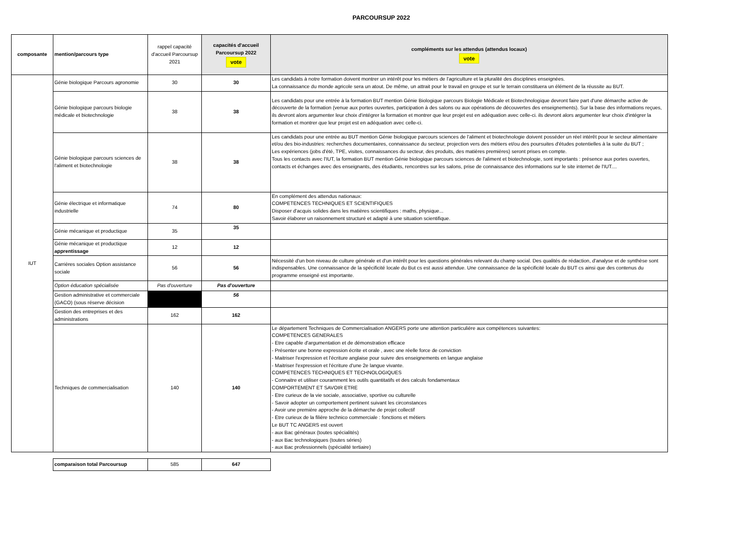PARCOURSUP 2022
| composante | mention/parcours type | rappel capacité d'accueil Parcoursup 2021 | capacités d'accueil Parcoursup 2022 vote | compléments sur les attendus (attendus locaux) vote |
| --- | --- | --- | --- | --- |
| IUT | Génie biologique Parcours agronomie | 30 | 30 | Les candidats à notre formation doivent montrer un intérêt pour les métiers de l'agriculture et la pluralité des disciplines enseignées. La connaissance du monde agricole sera un atout. De même, un attrait pour le travail en groupe et sur le terrain constituera un élément de la réussite au BUT. |
| | Génie biologique parcours biologie médicale et biotechnologie | 38 | 38 | Les candidats pour une entrée à la formation BUT mention Génie Biologique parcours Biologie Médicale et Biotechnologique devront faire part d'une démarche active de découverte de la formation (venue aux portes ouvertes, participation à des salons ou aux opérations de découvertes des enseignements). Sur la base des informations reçues, ils devront alors argumenter leur choix d'intégrer la formation et montrer que leur projet est en adéquation avec celle-ci. ils devront alors argumenter leur choix d'intégrer la formation et montrer que leur projet est en adéquation avec celle-ci. |
| | Génie biologique parcours sciences de l'aliment et biotechnologie | 38 | 38 | Les candidats pour une entrée au BUT mention Génie biologique parcours sciences de l'aliment et biotechnologie doivent posséder un réel intérêt pour le secteur alimentaire et/ou des bio-industries: recherches documentaires, connaissance du secteur, projection vers des métiers et/ou des poursuites d'études potentielles à la suite du BUT ; Les expériences (jobs d'été, TPE, visites, connaissances du secteur, des produits, des matières premières) seront prises en compte. Tous les contacts avec l'IUT, la formation BUT mention Génie biologique parcours sciences de l'aliment et biotechnologie, sont importants : présence aux portes ouvertes, contacts et échanges avec des enseignants, des étudiants, rencontres sur les salons, prise de connaissance des informations sur le site internet de l'IUT.... |
| | Génie électrique et informatique industrielle | 74 | 80 | En complément des attendus nationaux: COMPETENCES TECHNIQUES ET SCIENTIFIQUES Disposer d'acquis solides dans les matières scientifiques : maths, physique... Savoir élaborer un raisonnement structuré et adapté à une situation scientifique. |
| | Génie mécanique et productique | 35 | 35 | |
| | Génie mécanique et productique apprentissage | 12 | 12 | |
| | Carrières sociales Option assistance sociale | 56 | 56 | Nécessité d'un bon niveau de culture générale et d'un intérêt pour les questions générales relevant du champ social. Des qualités de rédaction, d'analyse et de synthèse sont indispensables. Une connaissance de la spécificité locale du But cs est aussi attendue. Une connaissance de la spécificité locale du BUT cs ainsi que des contenus du programme enseigné est importante. |
| | Option éducation spécialisée | Pas d'ouverture | Pas d'ouverture | |
| | Gestion administrative et commerciale (GACO) (sous réserve décision | | 56 | |
| | Gestion des entreprises et des administrations | 162 | 162 | |
| | Techniques de commercialisation | 140 | 140 | Le département Techniques de Commercialisation ANGERS porte une attention particulière aux compétences suivantes: COMPETENCES GENERALES - Etre capable d'argumentation et de démonstration efficace - Présenter une bonne expression écrite et orale , avec une réelle force de conviction - Maitriser l'expression et l'écriture anglaise pour suivre des enseignements en langue anglaise - Maitriser l'expression et l'écriture d'une 2e langue vivante. COMPETENCES TECHNIQUES ET TECHNOLOGIQUES - Connaitre et utiliser couramment les outils quantitatifs et des calculs fondamentaux COMPORTEMENT ET SAVOIR ETRE - Etre curieux de la vie sociale, associative, sportive ou culturelle - Savoir adopter un comportement pertinent suivant les circonstances - Avoir une première approche de la démarche de projet collectif - Etre curieux de la filière technico commerciale : fonctions et métiers Le BUT TC ANGERS est ouvert - aux Bac généraux (toutes spécialités) - aux Bac technologiques (toutes séries) - aux Bac professionnels (spécialité tertiaire) |
| comparaison total Parcoursup | 585 | 647 |